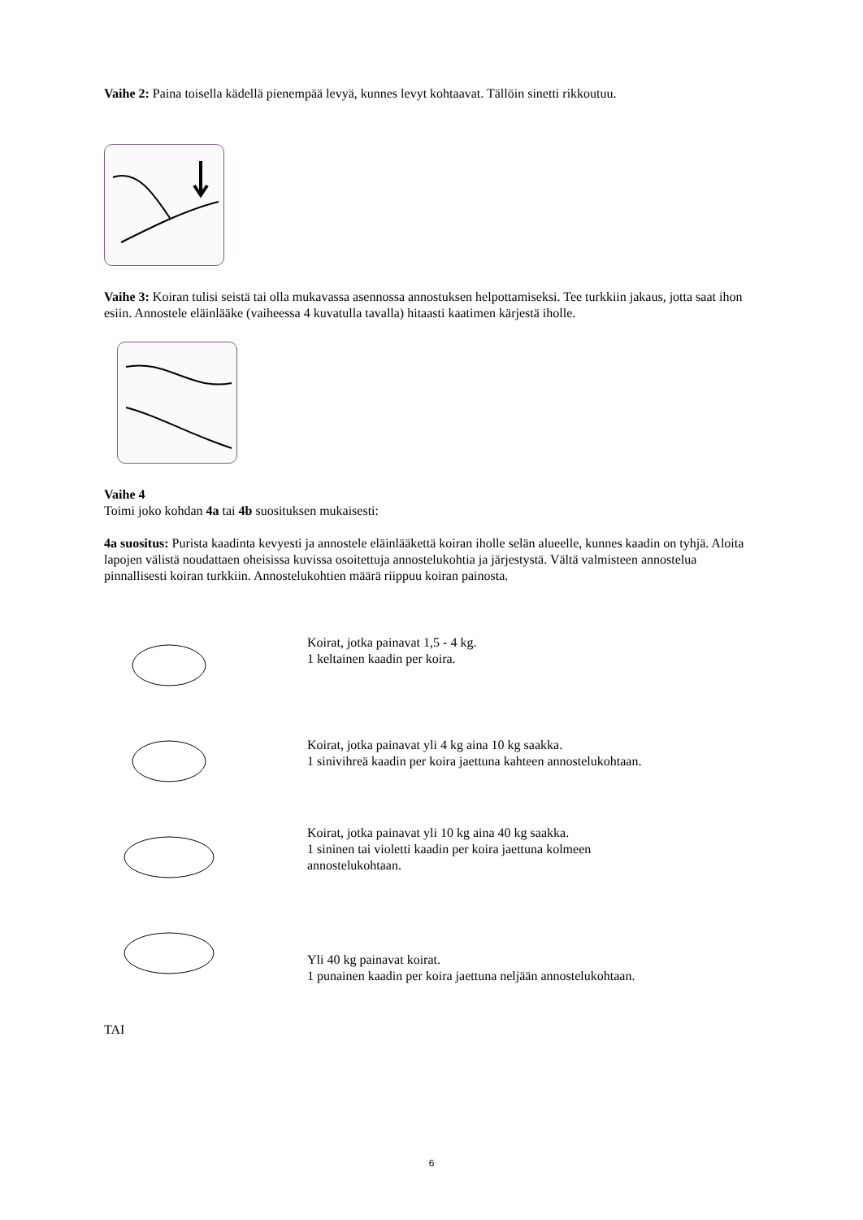Vaihe 2: Paina toisella kädellä pienempää levyä, kunnes levyt kohtaavat. Tällöin sinetti rikkoutuu.
Vaihe 3: Koiran tulisi seistä tai olla mukavassa asennossa annostuksen helpottamiseksi. Tee turkkiin jakaus, jotta saat ihon esiin. Annostele eläinlääke (vaiheessa 4 kuvatulla tavalla) hitaasti kaatimen kärjestä iholle.
Vaihe 4
Toimi joko kohdan 4a tai 4b suosituksen mukaisesti:
4a suositus: Purista kaadinta kevyesti ja annostele eläinlääkettä koiran iholle selän alueelle, kunnes kaadin on tyhjä. Aloita lapojen välistä noudattaen oheisissa kuvissa osoitettuja annostelukohtia ja järjestystä. Vältä valmisteen annostelua pinnallisesti koiran turkkiin. Annostelukohtien määrä riippuu koiran painosta.
Koirat, jotka painavat 1,5 - 4 kg.
1 keltainen kaadin per koira.
Koirat, jotka painavat yli 4 kg aina 10 kg saakka.
1 sinivihreä kaadin per koira jaettuna kahteen annostelukohtaan.
Koirat, jotka painavat yli 10 kg aina 40 kg saakka.
1 sininen tai violetti kaadin per koira jaettuna kolmeen annostelukohtaan.
Yli 40 kg painavat koirat.
1 punainen kaadin per koira jaettuna neljään annostelukohtaan.
TAI
6